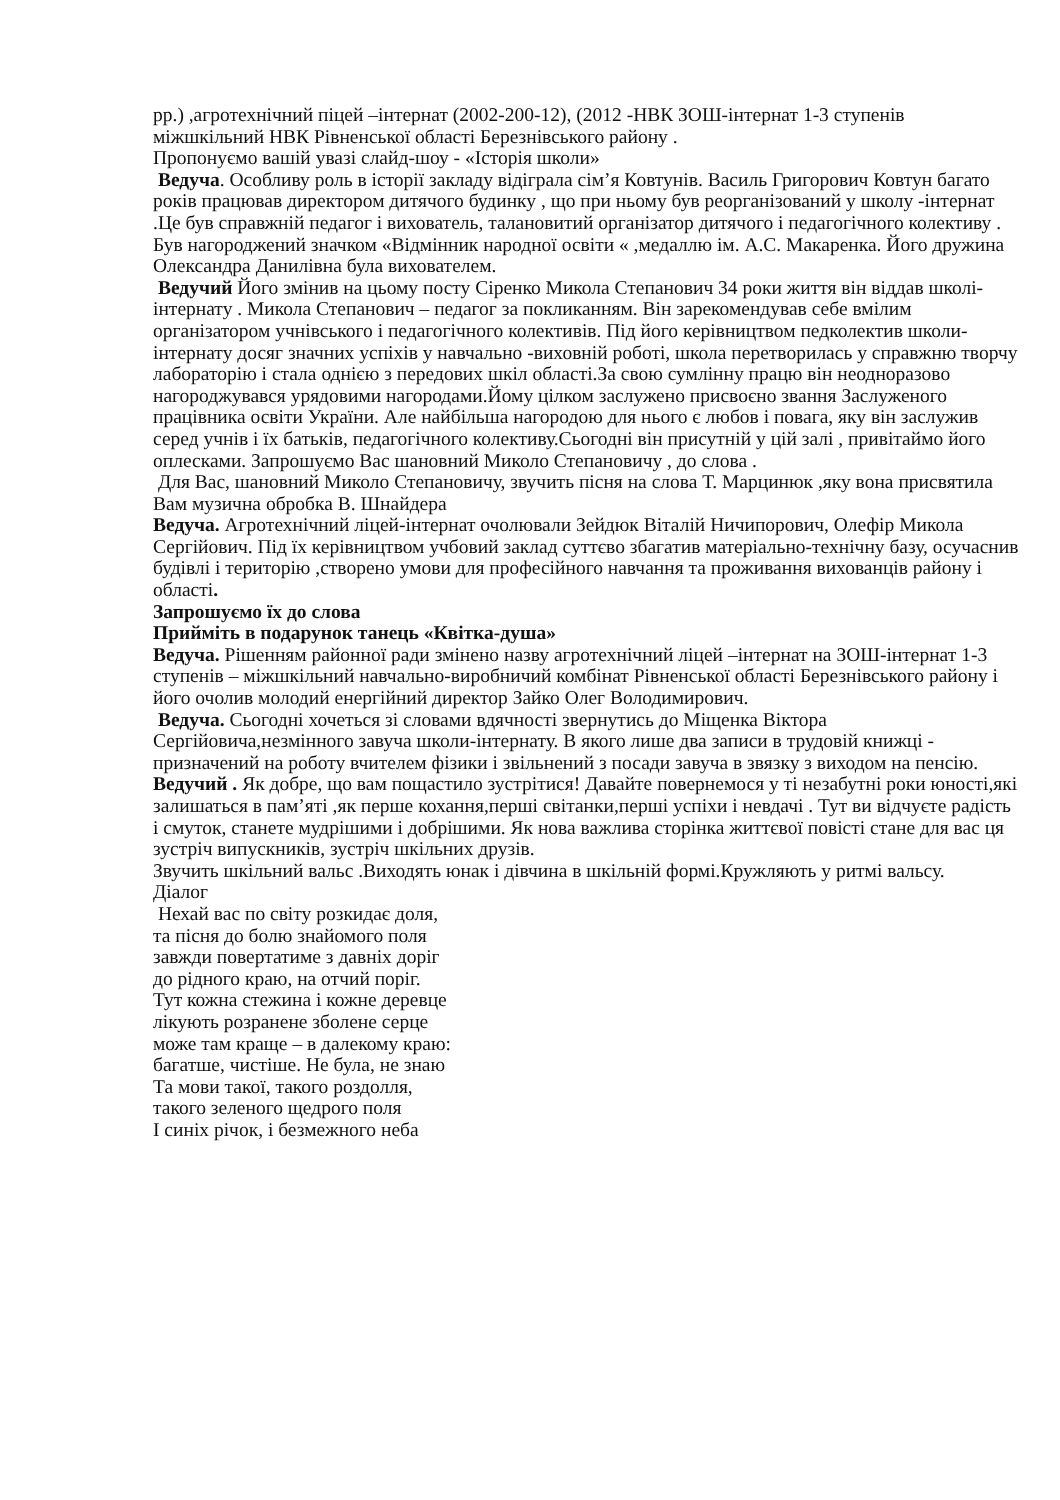рр.) ,агротехнічний піцей –інтернат (2002-200-12), (2012 -НВК ЗОШ-інтернат 1-3 ступенів міжшкільний НВК Рівненської області Березнівського району .
Пропонуємо вашій увазі слайд-шоу - «Історія школи»
Ведуча. Особливу роль в історії закладу відіграла сім’я Ковтунів. Василь Григорович Ковтун багато років працював директором дитячого будинку , що при ньому був реорганізований у школу -інтернат .Це був справжній педагог і вихователь, талановитий організатор дитячого і педагогічного колективу . Був нагороджений значком «Відмінник народної освіти « ,медаллю ім. А.С. Макаренка. Його дружина Олександра Данилівна була вихователем.
Ведучий Його змінив на цьому посту Сіренко Микола Степанович 34 роки життя він віддав школі-інтернату . Микола Степанович – педагог за покликанням. Він зарекомендував себе вмілим організатором учнівського і педагогічного колективів. Під його керівництвом педколектив школи-інтернату досяг значних успіхів у навчально -виховній роботі, школа перетворилась у справжню творчу лабораторію і стала однією з передових шкіл області.За свою сумлінну працю він неодноразово нагороджувався урядовими нагородами.Йому цілком заслужено присвоєно звання Заслуженого працівника освіти України. Але найбільша нагородою для нього є любов і повага, яку він заслужив серед учнів і їх батьків, педагогічного колективу.Сьогодні він присутній у цій залі , привітаймо його оплесками. Запрошуємо Вас шановний Миколо Степановичу , до слова .
Для Вас, шановний Миколо Степановичу, звучить пісня на слова Т. Марцинюк ,яку вона присвятила Вам музична обробка В. Шнайдера
Ведуча. Агротехнічний ліцей-інтернат очолювали Зейдюк Віталій Ничипорович, Олефір Микола Сергійович. Під їх керівництвом учбовий заклад суттєво збагатив матеріально-технічну базу, осучаснив будівлі і територію ,створено умови для професійного навчання та проживання вихованців району і області.
Запрошуємо їх до слова
Прийміть в подарунок танець «Квітка-душа»
Ведуча. Рішенням районної ради змінено назву агротехнічний ліцей –інтернат на ЗОШ-інтернат 1-3 ступенів – міжшкільний навчально-виробничий комбінат Рівненської області Березнівського району і його очолив молодий енергійний директор Зайко Олег Володимирович.
Ведуча. Сьогодні хочеться зі словами вдячності звернутись до Міщенка Віктора Сергійовича,незмінного завуча школи-інтернату. В якого лише два записи в трудовій книжці - призначений на роботу вчителем фізики і звільнений з посади завуча в звязку з виходом на пенсію.
Ведучий . Як добре, що вам пощастило зустрітися! Давайте повернемося у ті незабутні роки юності,які залишаться в пам’яті ,як перше кохання,перші світанки,перші успіхи і невдачі . Тут ви відчуєте радість і смуток, станете мудрішими і добрішими. Як нова важлива сторінка життєвої повісті стане для вас ця зустріч випускників, зустріч шкільних друзів.
Звучить шкільний вальс .Виходять юнак і дівчина в шкільній формі.Кружляють у ритмі вальсу.
Діалог
Нехай вас по світу розкидає доля,
та пісня до болю знайомого поля
завжди повертатиме з давніх доріг
до рідного краю, на отчий поріг.
Тут кожна стежина і кожне деревце
лікують розранене зболене серце
може там краще – в далекому краю:
багатше, чистіше. Не була, не знаю
Та мови такої, такого роздолля,
такого зеленого щедрого поля
І синіх річок, і безмежного неба